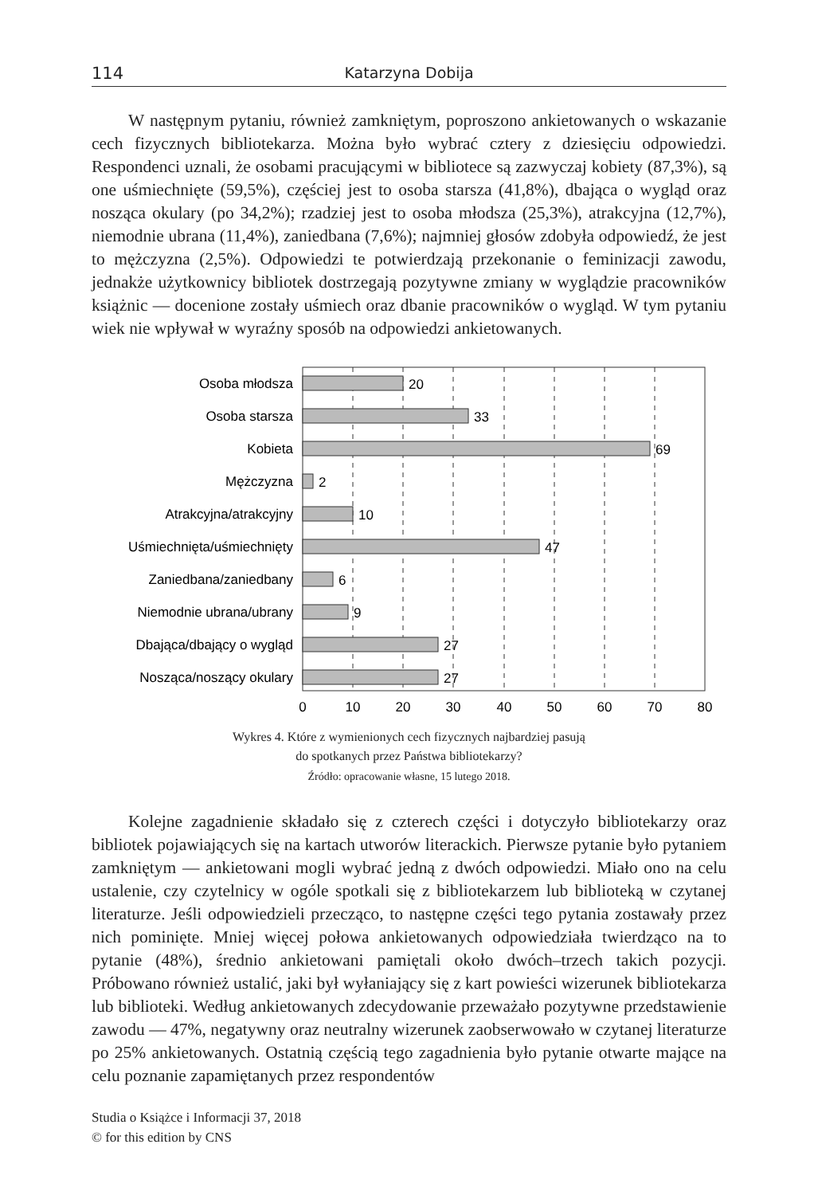114 Katarzyna Dobija
W następnym pytaniu, również zamkniętym, poproszono ankietowanych o wskazanie cech fizycznych bibliotekarza. Można było wybrać cztery z dziesięciu odpowiedzi. Respondenci uznali, że osobami pracującymi w bibliotece są zazwyczaj kobiety (87,3%), są one uśmiechnięte (59,5%), częściej jest to osoba starsza (41,8%), dbająca o wygląd oraz nosząca okulary (po 34,2%); rzadziej jest to osoba młodsza (25,3%), atrakcyjna (12,7%), niemodnie ubrana (11,4%), zaniedbana (7,6%); najmniej głosów zdobyła odpowiedź, że jest to mężczyzna (2,5%). Odpowiedzi te potwierdzają przekonanie o feminizacji zawodu, jednakże użytkownicy bibliotek dostrzegają pozytywne zmiany w wyglądzie pracowników książnic — docenione zostały uśmiech oraz dbanie pracowników o wygląd. W tym pytaniu wiek nie wpływał w wyraźny sposób na odpowiedzi ankietowanych.
Osoba młodsza
Osoba starsza
Kobieta
Mężczyzna
Atrakcyjna/atrakcyjny
Uśmiechnięta/uśmiechnięty
Zaniedbana/zaniedbany
Niemodnie ubrana/ubrany
Dbająca/dbający o wygląd
Nosząca/noszący okulary
20
33
69
2
10
47
6
9
27
27
0
10
20
30
40
50
60
70
80
Wykres 4. Które z wymienionych cech fizycznych najbardziej pasują
do spotkanych przez Państwa bibliotekarzy?
Źródło: opracowanie własne, 15 lutego 2018.
Kolejne zagadnienie składało się z czterech części i dotyczyło bibliotekarzy oraz bibliotek pojawiających się na kartach utworów literackich. Pierwsze pytanie było pytaniem zamkniętym — ankietowani mogli wybrać jedną z dwóch odpowiedzi. Miało ono na celu ustalenie, czy czytelnicy w ogóle spotkali się z bibliotekarzem lub biblioteką w czytanej literaturze. Jeśli odpowiedzieli przecząco, to następne części tego pytania zostawały przez nich pominięte. Mniej więcej połowa ankietowanych odpowiedziała twierdząco na to pytanie (48%), średnio ankietowani pamiętali około dwóch–trzech takich pozycji. Próbowano również ustalić, jaki był wyłaniający się z kart powieści wizerunek bibliotekarza lub biblioteki. Według ankietowanych zdecydowanie przeważało pozytywne przedstawienie zawodu — 47%, negatywny oraz neutralny wizerunek zaobserwowało w czytanej literaturze po 25% ankietowanych. Ostatnią częścią tego zagadnienia było pytanie otwarte mające na celu poznanie zapamiętanych przez respondentów
Studia o Książce i Informacji 37, 2018
© for this edition by CNS